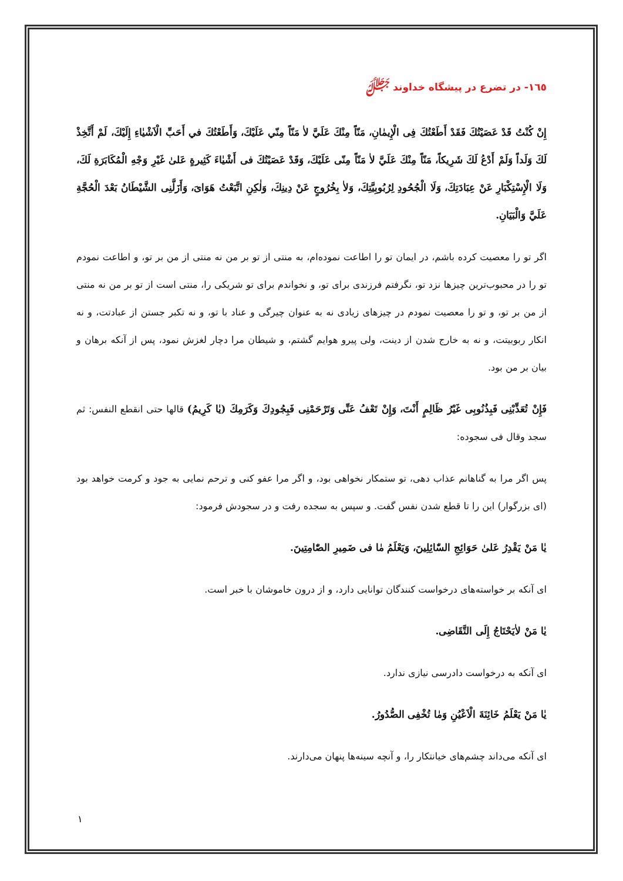١٦٥- در تضرع در پیشگاه خداوند ﷻ
إِنْ كُنْتُ قَدْ عَصَيْتُكَ فَقَدْ أَطَعْتُكَ فِی الْإِيمٰانِ، مَنّاً مِنْكَ عَلَيَّ لاٰ مَنّاً مِنّي عَلَيْكَ، وَأَطَعْتُكَ في أَحَبِّ الْاَشْيٰاءِ إِلَيْكَ، لَمْ أَتَّخِذْ لَكَ وَلَداً وَلَمْ أَدْعُ لَكَ شَرِيكاً، مَنّاً مِنْكَ عَلَيَّ لاٰ مَنّاً مِنّی عَلَيْكَ، وَقَدْ عَصَيْتُكَ فی أَشْيٰاءَ كَثِيرةٍ عَلیٰ غَيْرِ وَجْهِ الْمُكَابَرَةِ لَكَ، وَلَا الْإِسْتِكْبَارِ عَنْ عِبَادَتِكَ، وَلَا الْجُحُودِ لِرُبُوبِيَّتِكَ، وَلاٰ بِخُرُوجٍ عَنْ دِينِكَ، وَلٰكِنِ اتَّبَعْتُ هَوَایَ، وَأَزَلَّنِی الشَّيْطَانُ بَعْدَ الْحُجَّةِ عَلَيَّ وَالْبَيَانِ.
اگر تو را معصیت کرده باشم، در ایمان تو را اطاعت نموده‌ام، به منتی از تو بر من نه منتی از من بر تو، و اطاعت نمودم تو را در محبوب‌ترین چیزها نزد تو، نگرفتم فرزندی برای تو، و نخواندم برای تو شریکی را، منتی است از تو بر من نه منتی از من بر تو، و تو را معصیت نمودم در چیزهای زیادی نه به عنوان چیرگی و عناد با تو، و نه تکبر جستن از عبادتت، و نه انکار ربوبیتت، و نه به خارج شدن از دینت، ولی پیرو هوایم گشتم، و شیطان مرا دچار لغزش نمود، پس از آنکه برهان و بیان بر من بود.
فَإِنْ تُعَذِّبْنِی فَبِذُنُوبِی غَيْرُ ظَالِمٍ أَنْتَ، وَإِنْ تَعْفُ عَنِّی وَتَرْحَمْنِی فَبِجُودِكَ وَكَرَمِكَ (يٰا كَرِيمُ) قالها حتی انقطع النفس: ثم سجد وقال فی سجوده:
پس اگر مرا به گناهانم عذاب دهی، تو ستمکار نخواهی بود، و اگر مرا عفو کنی و ترحم نمایی به جود و کرمت خواهد بود (ای بزرگوار) این را تا قطع شدن نفس گفت. و سپس به سجده رفت و در سجودش فرمود:
يٰا مَنْ يَقْدِرُ عَلیٰ حَوَائِجِ السّٰائِلِينَ، وَيَعْلَمُ مٰا فی ضَمِيرِ الصّٰامِتِينَ.
ای آنکه بر خواسته‌های درخواست کنندگان توانایی دارد، و از درون خاموشان با خبر است.
يٰا مَنْ لاٰيَحْتَاجُ إِلَی التَّقَاضِی.
ای آنکه به درخواست دادرسی نیازی ندارد.
يٰا مَنْ يَعْلَمُ خَائِنَةَ الْاَعْيُنِ وَمٰا تُخْفِی الصُّدُورُ.
ای آنکه می‌داند چشم‌های خیانتکار را، و آنچه سینه‌ها پنهان می‌دارند.
١